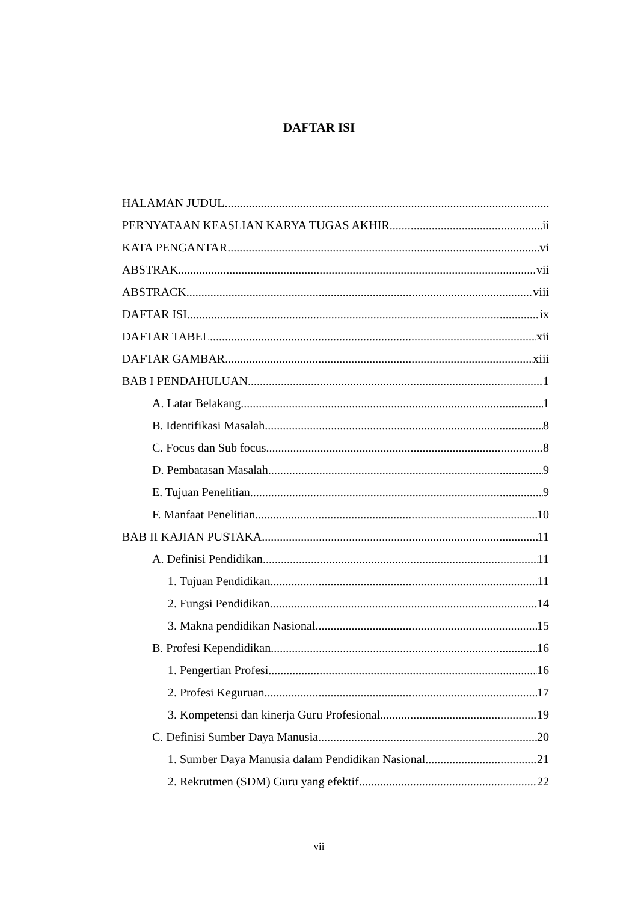DAFTAR ISI
HALAMAN JUDUL
PERNYATAAN KEASLIAN KARYA TUGAS AKHIR ii
KATA PENGANTAR vi
ABSTRAK vii
ABSTRACK viii
DAFTAR ISI ix
DAFTAR TABEL xii
DAFTAR GAMBAR xiii
BAB I PENDAHULUAN 1
A. Latar Belakang 1
B. Identifikasi Masalah 8
C. Focus dan Sub focus 8
D. Pembatasan Masalah 9
E. Tujuan Penelitian 9
F. Manfaat Penelitian 10
BAB II KAJIAN PUSTAKA 11
A. Definisi Pendidikan 11
1. Tujuan Pendidikan 11
2. Fungsi Pendidikan 14
3. Makna pendidikan Nasional 15
B. Profesi Kependidikan 16
1. Pengertian Profesi 16
2. Profesi Keguruan 17
3. Kompetensi dan kinerja Guru Profesional 19
C. Definisi Sumber Daya Manusia 20
1. Sumber Daya Manusia dalam Pendidikan Nasional 21
2. Rekrutmen (SDM) Guru yang efektif 22
vii